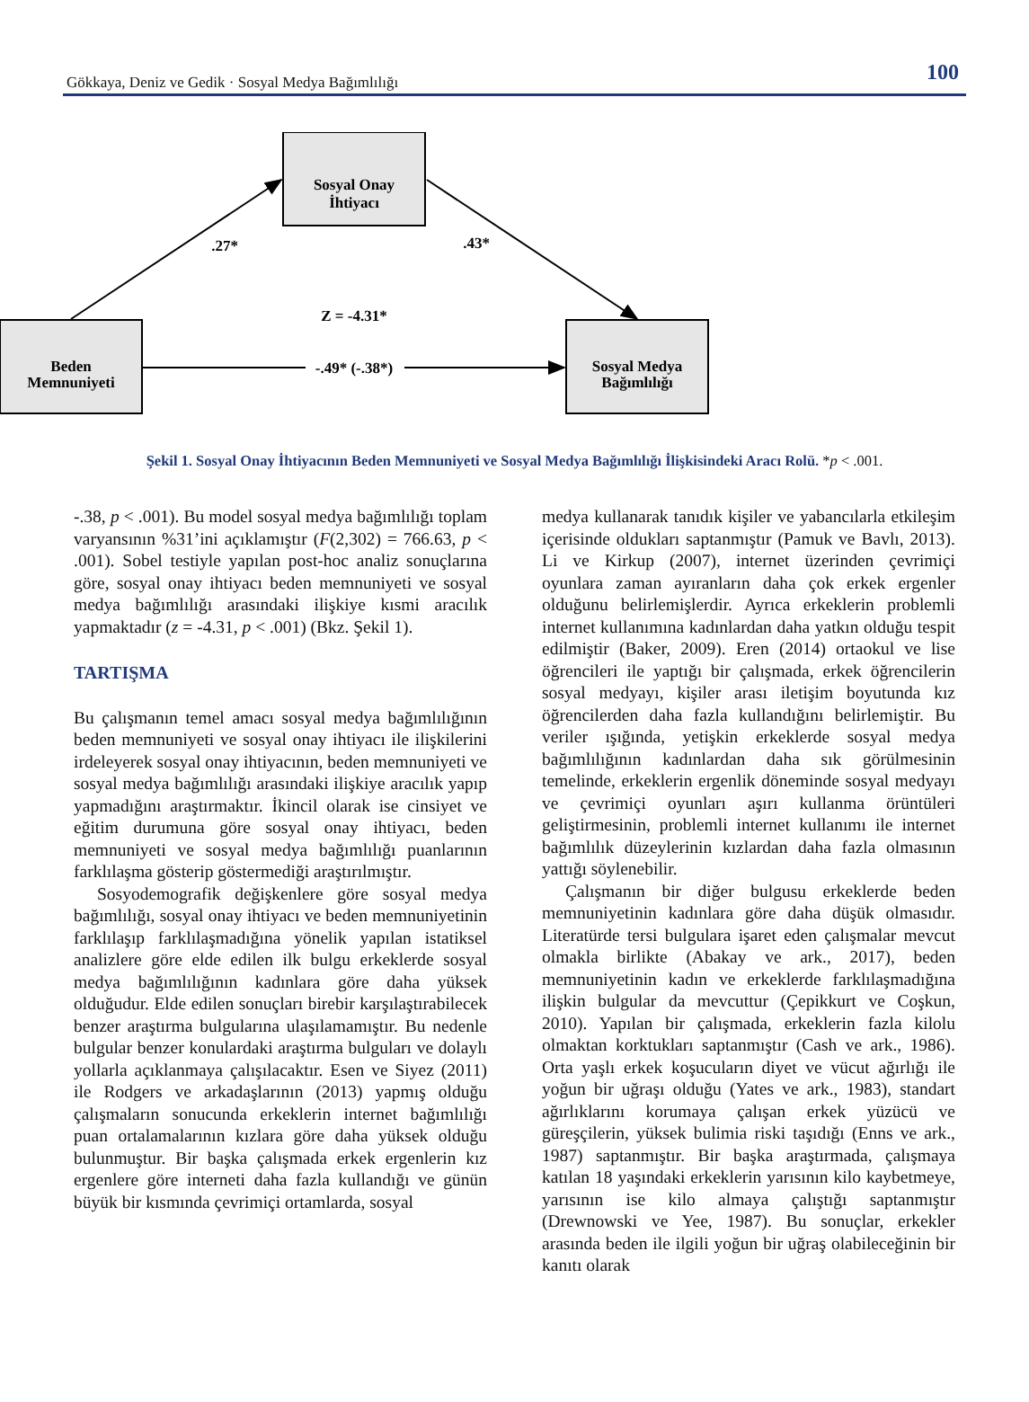Gökkaya, Deniz ve Gedik · Sosyal Medya Bağımlılığı 100
Sosyal Onay
İhtiyacı
Beden
Memnuniyeti
Sosyal Medya
Bağımlılığı
.27*
.43*
Z = -4.31*
-.49* (-.38*)
Şekil 1. Sosyal Onay İhtiyacının Beden Memnuniyeti ve Sosyal Medya Bağımlılığı İlişkisindeki Aracı Rolü. *p < .001.
-.38, p < .001). Bu model sosyal medya bağımlılığı toplam varyansının %31’ini açıklamıştır (F(2,302) = 766.63, p < .001). Sobel testiyle yapılan post-hoc analiz sonuçlarına göre, sosyal onay ihtiyacı beden memnuniyeti ve sosyal medya bağımlılığı arasındaki ilişkiye kısmi aracılık yapmaktadır (z = -4.31, p < .001) (Bkz. Şekil 1).
TARTIŞMA
Bu çalışmanın temel amacı sosyal medya bağımlılığının beden memnuniyeti ve sosyal onay ihtiyacı ile ilişkilerini irdeleyerek sosyal onay ihtiyacının, beden memnuniyeti ve sosyal medya bağımlılığı arasındaki ilişkiye aracılık yapıp yapmadığını araştırmaktır. İkincil olarak ise cinsiyet ve eğitim durumuna göre sosyal onay ihtiyacı, beden memnuniyeti ve sosyal medya bağımlılığı puanlarının farklılaşma gösterip göstermediği araştırılmıştır.
Sosyodemografik değişkenlere göre sosyal medya bağımlılığı, sosyal onay ihtiyacı ve beden memnuniyetinin farklılaşıp farklılaşmadığına yönelik yapılan istatiksel analizlere göre elde edilen ilk bulgu erkeklerde sosyal medya bağımlılığının kadınlara göre daha yüksek olduğudur. Elde edilen sonuçları birebir karşılaştırabilecek benzer araştırma bulgularına ulaşılamamıştır. Bu nedenle bulgular benzer konulardaki araştırma bulguları ve dolaylı yollarla açıklanmaya çalışılacaktır. Esen ve Siyez (2011) ile Rodgers ve arkadaşlarının (2013) yapmış olduğu çalışmaların sonucunda erkeklerin internet bağımlılığı puan ortalamalarının kızlara göre daha yüksek olduğu bulunmuştur. Bir başka çalışmada erkek ergenlerin kız ergenlere göre interneti daha fazla kullandığı ve günün büyük bir kısmında çevrimiçi ortamlarda, sosyal
medya kullanarak tanıdık kişiler ve yabancılarla etkileşim içerisinde oldukları saptanmıştır (Pamuk ve Bavlı, 2013). Li ve Kirkup (2007), internet üzerinden çevrimiçi oyunlara zaman ayıranların daha çok erkek ergenler olduğunu belirlemişlerdir. Ayrıca erkeklerin problemli internet kullanımına kadınlardan daha yatkın olduğu tespit edilmiştir (Baker, 2009). Eren (2014) ortaokul ve lise öğrencileri ile yaptığı bir çalışmada, erkek öğrencilerin sosyal medyayı, kişiler arası iletişim boyutunda kız öğrencilerden daha fazla kullandığını belirlemiştir. Bu veriler ışığında, yetişkin erkeklerde sosyal medya bağımlılığının kadınlardan daha sık görülmesinin temelinde, erkeklerin ergenlik döneminde sosyal medyayı ve çevrimiçi oyunları aşırı kullanma örüntüleri geliştirmesinin, problemli internet kullanımı ile internet bağımlılık düzeylerinin kızlardan daha fazla olmasının yattığı söylenebilir.
Çalışmanın bir diğer bulgusu erkeklerde beden memnuniyetinin kadınlara göre daha düşük olmasıdır. Literatürde tersi bulgulara işaret eden çalışmalar mevcut olmakla birlikte (Abakay ve ark., 2017), beden memnuniyetinin kadın ve erkeklerde farklılaşmadığına ilişkin bulgular da mevcuttur (Çepikkurt ve Coşkun, 2010). Yapılan bir çalışmada, erkeklerin fazla kilolu olmaktan korktukları saptanmıştır (Cash ve ark., 1986). Orta yaşlı erkek koşucuların diyet ve vücut ağırlığı ile yoğun bir uğraşı olduğu (Yates ve ark., 1983), standart ağırlıklarını korumaya çalışan erkek yüzücü ve güreşçilerin, yüksek bulimia riski taşıdığı (Enns ve ark., 1987) saptanmıştır. Bir başka araştırmada, çalışmaya katılan 18 yaşındaki erkeklerin yarısının kilo kaybetmeye, yarısının ise kilo almaya çalıştığı saptanmıştır (Drewnowski ve Yee, 1987). Bu sonuçlar, erkekler arasında beden ile ilgili yoğun bir uğraş olabileceğinin bir kanıtı olarak